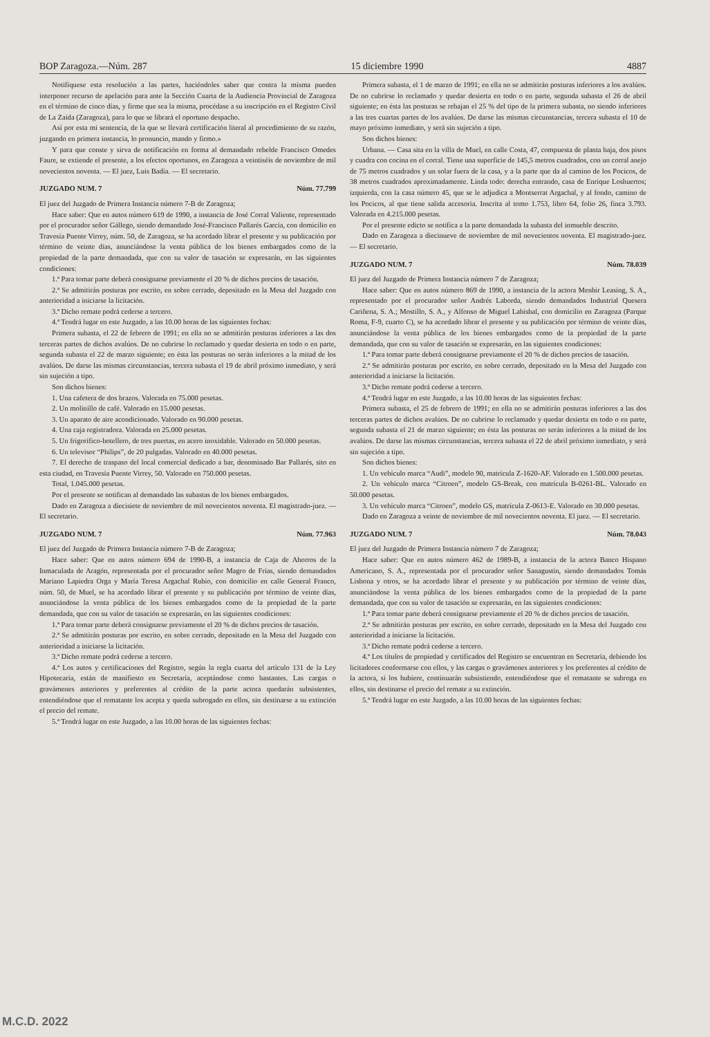BOP Zaragoza.—Núm. 287 15 diciembre 1990 4887
Notifíquese esta resolución a las partes, haciéndoles saber que contra la misma pueden interponer recurso de apelación para ante la Sección Cuarta de la Audiencia Provincial de Zaragoza en el término de cinco días, y firme que sea la misma, procédase a su inscripción en el Registro Civil de La Zaida (Zaragoza), para lo que se librará el oportuno despacho.
Así por esta mi sentencia, de la que se llevará certificación literal al procedimiento de su razón, juzgando en primera instancia, lo pronuncio, mando y firmo.»
Y para que conste y sirva de notificación en forma al demandado rebelde Francisco Omedes Faure, se extiende el presente, a los efectos oportunos, en Zaragoza a veintiséis de noviembre de mil novecientos noventa. — El juez, Luis Badía. — El secretario.
JUZGADO NUM. 7 Núm. 77.799
El juez del Juzgado de Primera Instancia número 7-B de Zaragoza;
Hace saber: Que en autos número 619 de 1990, a instancia de José Corral Valiente, representado por el procurador señor Gállego, siendo demandado José-Francisco Pallarés García, con domicilio en Travesía Puente Virrey, núm. 50, de Zaragoza, se ha acordado librar el presente y su publicación por término de veinte días, anunciándose la venta pública de los bienes embargados como de la propiedad de la parte demandada, que con su valor de tasación se expresarán, en las siguientes condiciones:
1.ª Para tomar parte deberá consignarse previamente el 20 % de dichos precios de tasación.
2.ª Se admitirán posturas por escrito, en sobre cerrado, depositado en la Mesa del Juzgado con anterioridad a iniciarse la licitación.
3.ª Dicho remate podrá cederse a tercero.
4.ª Tendrá lugar en este Juzgado, a las 10.00 horas de las siguientes fechas:
Primera subasta, el 22 de febrero de 1991; en ella no se admitirán posturas inferiores a las dos terceras partes de dichos avalúos. De no cubrirse lo reclamado y quedar desierta en todo o en parte, segunda subasta el 22 de marzo siguiente; en ésta las posturas no serán inferiores a la mitad de los avalúos. De darse las mismas circunstancias, tercera subasta el 19 de abril próximo inmediato, y será sin sujeción a tipo.
Son dichos bienes:
1. Una cafetera de dos brazos. Valorada en 75.000 pesetas.
2. Un molinillo de café. Valorado en 15.000 pesetas.
3. Un aparato de aire acondicionado. Valorado en 90.000 pesetas.
4. Una caja registradora. Valorada en 25.000 pesetas.
5. Un frigorífico-botellero, de tres puertas, en acero inoxidable. Valorado en 50.000 pesetas.
6. Un televisor “Philips”, de 20 pulgadas. Valorado en 40.000 pesetas.
7. El derecho de traspaso del local comercial dedicado a bar, denominado Bar Pallarés, sito en esta ciudad, en Travesía Puente Virrey, 50. Valorado en 750.000 pesetas.
Total, 1.045.000 pesetas.
Por el presente se notifican al demandado las subastas de los bienes embargados.
Dado en Zaragoza a diecisiete de noviembre de mil novecientos noventa. El magistrado-juez. — El secretario.
JUZGADO NUM. 7 Núm. 77.963
El juez del Juzgado de Primera Instancia número 7-B de Zaragoza;
Hace saber: Que en autos número 694 de 1990-B, a instancia de Caja de Ahorros de la Inmaculada de Aragón, representada por el procurador señor Magro de Frías, siendo demandados Mariano Lapiedra Orga y María Teresa Argachal Rubio, con domicilio en calle General Franco, núm. 50, de Muel, se ha acordado librar el presente y su publicación por término de veinte días, anunciándose la venta pública de los bienes embargados como de la propiedad de la parte demandada, que con su valor de tasación se expresarán, en las siguientes condiciones:
1.ª Para tomar parte deberá consignarse previamente el 20 % de dichos precios de tasación.
2.ª Se admitirán posturas por escrito, en sobre cerrado, depositado en la Mesa del Juzgado con anterioridad a iniciarse la licitación.
3.ª Dicho remate podrá cederse a tercero.
4.ª Los autos y certificaciones del Registro, según la regla cuarta del artículo 131 de la Ley Hipotecaria, están de manifiesto en Secretaría, aceptándose como bastantes. Las cargas o gravámenes anteriores y preferentes al crédito de la parte actora quedarán subsistentes, entendiéndose que el rematante los acepta y queda subrogado en ellos, sin destinarse a su extinción el precio del remate.
5.ª Tendrá lugar en este Juzgado, a las 10.00 horas de las siguientes fechas:
Primera subasta, el 1 de marzo de 1991; en ella no se admitirán posturas inferiores a los avalúos. De no cubrirse lo reclamado y quedar desierta en todo o en parte, segunda subasta el 26 de abril siguiente; en ésta las posturas se rebajan el 25 % del tipo de la primera subasta, no siendo inferiores a las tres cuartas partes de los avalúos. De darse las mismas circunstancias, tercera subasta el 10 de mayo próximo inmediato, y será sin sujeción a tipo.
Son dichos bienes:
Urbana. — Casa sita en la villa de Muel, en calle Costa, 47, compuesta de planta baja, dos pisos y cuadra con cocina en el corral. Tiene una superficie de 145,5 metros cuadrados, con un corral anejo de 75 metros cuadrados y un solar fuera de la casa, y a la parte que da al camino de los Pocicos, de 38 metros cuadrados aproximadamente. Linda todo: derecha entrando, casa de Enrique Loshuertos; izquierda, con la casa número 45, que se le adjudica a Montserrat Argachal, y al fondo, camino de los Pocicos, al que tiene salida accesoria. Inscrita al tomo 1.753, libro 64, folio 26, finca 3.793. Valorada en 4.215.000 pesetas.
Por el presente edicto se notifica a la parte demandada la subasta del inmueble descrito.
Dado en Zaragoza a diecinueve de noviembre de mil novecientos noventa. El magistrado-juez. — El secretario.
JUZGADO NUM. 7 Núm. 78.039
El juez del Juzgado de Primera Instancia número 7 de Zaragoza;
Hace saber: Que en autos número 869 de 1990, a instancia de la actora Menhir Leasing, S. A., representado por el procurador señor Andrés Laborda, siendo demandados Industrial Quesera Cariñena, S. A.; Mostillo, S. A., y Alfonso de Miguel Labisbal, con domicilio en Zaragoza (Parque Roma, F-9, cuarto C), se ha acordado librar el presente y su publicación por término de veinte días, anunciándose la venta pública de los bienes embargados como de la propiedad de la parte demandada, que con su valor de tasación se expresarán, en las siguientes condiciones:
1.ª Para tomar parte deberá consignarse previamente el 20 % de dichos precios de tasación.
2.ª Se admitirán posturas por escrito, en sobre cerrado, depositado en la Mesa del Juzgado con anterioridad a iniciarse la licitación.
3.ª Dicho remate podrá cederse a tercero.
4.ª Tendrá lugar en este Juzgado, a las 10.00 horas de las siguientes fechas:
Primera subasta, el 25 de febrero de 1991; en ella no se admitirán posturas inferiores a las dos terceras partes de dichos avalúos. De no cubrirse lo reclamado y quedar desierta en todo o en parte, segunda subasta el 21 de marzo siguiente; en ésta las posturas no serán inferiores a la mitad de los avalúos. De darse las mismas circunstancias, tercera subasta el 22 de abril próximo inmediato, y será sin sujeción a tipo.
Son dichos bienes:
1. Un vehículo marca “Audi”, modelo 90, matrícula Z-1620-AF. Valorado en 1.500.000 pesetas.
2. Un vehículo marca “Citroen”, modelo GS-Break, con matrícula B-0261-BL. Valorado en 50.000 pesetas.
3. Un vehículo marca “Citroen”, modelo GS, matrícula Z-0613-E. Valorado en 30.000 pesetas.
Dado en Zaragoza a veinte de noviembre de mil novecientos noventa. El juez. — El secretario.
JUZGADO NUM. 7 Núm. 78.043
El juez del Juzgado de Primera Instancia número 7 de Zaragoza;
Hace saber: Que en autos número 462 de 1989-B, a instancia de la actora Banco Hispano Americano, S. A., representada por el procurador señor Sanagustín, siendo demandados Tomás Lisbona y otros, se ha acordado librar el presente y su publicación por término de veinte días, anunciándose la venta pública de los bienes embargados como de la propiedad de la parte demandada, que con su valor de tasación se expresarán, en las siguientes condiciones:
1.ª Para tomar parte deberá consignarse previamente el 20 % de dichos precios de tasación.
2.ª Se admitirán posturas por escrito, en sobre cerrado, depositado en la Mesa del Juzgado con anterioridad a iniciarse la licitación.
3.ª Dicho remate podrá cederse a tercero.
4.ª Los títulos de propiedad y certificados del Registro se encuentran en Secretaría, debiendo los licitadores conformarse con ellos, y las cargas o gravámenes anteriores y los preferentes al crédito de la actora, si los hubiere, continuarán subsistiendo, entendiéndose que el rematante se subroga en ellos, sin destinarse el precio del remate a su extinción.
5.ª Tendrá lugar en este Juzgado, a las 10.00 horas de las siguientes fechas:
M.C.D. 2022